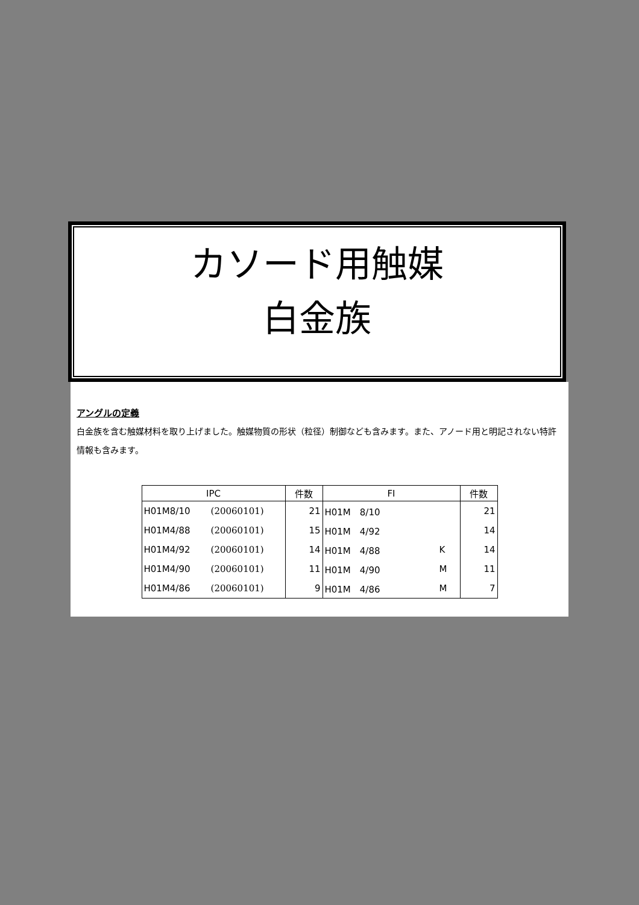カソード用触媒
白金族
アングルの定義
白金族を含む触媒材料を取り上げました。触媒物質の形状（粒径）制御なども含みます。また、アノード用と明記されない特許情報も含みます。
| IPC | | 件数 | FI | | 件数 |
| --- | --- | --- | --- | --- | --- |
| H01M8/10 | (20060101) | 21 | H01M 8/10 | | 21 |
| H01M4/88 | (20060101) | 15 | H01M 4/92 | | 14 |
| H01M4/92 | (20060101) | 14 | H01M 4/88 | K | 14 |
| H01M4/90 | (20060101) | 11 | H01M 4/90 | M | 11 |
| H01M4/86 | (20060101) | 9 | H01M 4/86 | M | 7 |